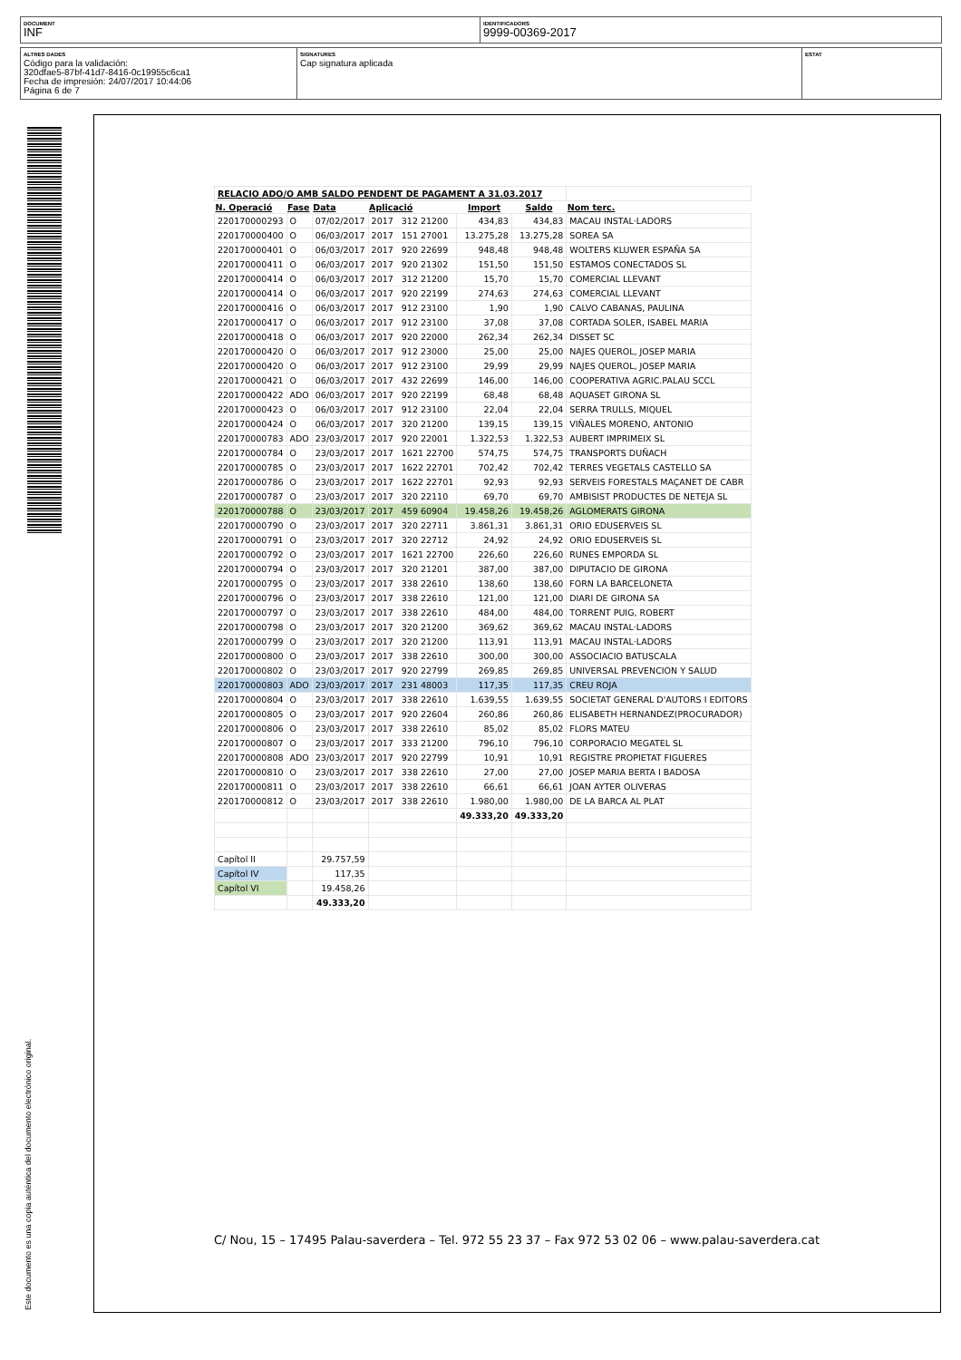DOCUMENT
INF
IDENTIFICADORS
9999-00369-2017
ALTRES DADES
Código para la validación:
320dfae5-87bf-41d7-8416-0c19955c6ca1
Fecha de impresión: 24/07/2017 10:44:06
Página 6 de 7
SIGNATURES
Cap signatura aplicada
ESTAT
Este documento es una copia auténtica del documento electrónico original.
| RELACIO ADO/O AMB SALDO PENDENT DE PAGAMENT A 31.03.2017 | | | | | | |
| N. Operació | Fase | Data | Aplicació | Import | Saldo | Nom terc. |
| 220170000293 | O | 07/02/2017 | 2017 312 21200 | 434,83 | 434,83 | MACAU INSTAL·LADORS |
| 220170000400 | O | 06/03/2017 | 2017 151 27001 | 13.275,28 | 13.275,28 | SOREA SA |
| 220170000401 | O | 06/03/2017 | 2017 920 22699 | 948,48 | 948,48 | WOLTERS KLUWER ESPAÑA SA |
| 220170000411 | O | 06/03/2017 | 2017 920 21302 | 151,50 | 151,50 | ESTAMOS CONECTADOS SL |
| 220170000414 | O | 06/03/2017 | 2017 312 21200 | 15,70 | 15,70 | COMERCIAL LLEVANT |
| 220170000414 | O | 06/03/2017 | 2017 920 22199 | 274,63 | 274,63 | COMERCIAL LLEVANT |
| 220170000416 | O | 06/03/2017 | 2017 912 23100 | 1,90 | 1,90 | CALVO CABANAS, PAULINA |
| 220170000417 | O | 06/03/2017 | 2017 912 23100 | 37,08 | 37,08 | CORTADA SOLER, ISABEL MARIA |
| 220170000418 | O | 06/03/2017 | 2017 920 22000 | 262,34 | 262,34 | DISSET SC |
| 220170000420 | O | 06/03/2017 | 2017 912 23000 | 25,00 | 25,00 | NAJES QUEROL, JOSEP MARIA |
| 220170000420 | O | 06/03/2017 | 2017 912 23100 | 29,99 | 29,99 | NAJES QUEROL, JOSEP MARIA |
| 220170000421 | O | 06/03/2017 | 2017 432 22699 | 146,00 | 146,00 | COOPERATIVA AGRIC.PALAU SCCL |
| 220170000422 | ADO | 06/03/2017 | 2017 920 22199 | 68,48 | 68,48 | AQUASET GIRONA SL |
| 220170000423 | O | 06/03/2017 | 2017 912 23100 | 22,04 | 22,04 | SERRA TRULLS, MIQUEL |
| 220170000424 | O | 06/03/2017 | 2017 320 21200 | 139,15 | 139,15 | VIÑALES MORENO, ANTONIO |
| 220170000783 | ADO | 23/03/2017 | 2017 920 22001 | 1.322,53 | 1.322,53 | AUBERT IMPRIMEIX SL |
| 220170000784 | O | 23/03/2017 | 2017 1621 22700 | 574,75 | 574,75 | TRANSPORTS DUÑACH |
| 220170000785 | O | 23/03/2017 | 2017 1622 22701 | 702,42 | 702,42 | TERRES VEGETALS CASTELLO SA |
| 220170000786 | O | 23/03/2017 | 2017 1622 22701 | 92,93 | 92,93 | SERVEIS FORESTALS MAÇANET DE CABR |
| 220170000787 | O | 23/03/2017 | 2017 320 22110 | 69,70 | 69,70 | AMBISIST PRODUCTES DE NETEJA SL |
| 220170000788 | O | 23/03/2017 | 2017 459 60904 | 19.458,26 | 19.458,26 | AGLOMERATS GIRONA |
| 220170000790 | O | 23/03/2017 | 2017 320 22711 | 3.861,31 | 3.861,31 | ORIO EDUSERVEIS SL |
| 220170000791 | O | 23/03/2017 | 2017 320 22712 | 24,92 | 24,92 | ORIO EDUSERVEIS SL |
| 220170000792 | O | 23/03/2017 | 2017 1621 22700 | 226,60 | 226,60 | RUNES EMPORDA SL |
| 220170000794 | O | 23/03/2017 | 2017 320 21201 | 387,00 | 387,00 | DIPUTACIO DE GIRONA |
| 220170000795 | O | 23/03/2017 | 2017 338 22610 | 138,60 | 138,60 | FORN LA BARCELONETA |
| 220170000796 | O | 23/03/2017 | 2017 338 22610 | 121,00 | 121,00 | DIARI DE GIRONA SA |
| 220170000797 | O | 23/03/2017 | 2017 338 22610 | 484,00 | 484,00 | TORRENT PUIG, ROBERT |
| 220170000798 | O | 23/03/2017 | 2017 320 21200 | 369,62 | 369,62 | MACAU INSTAL·LADORS |
| 220170000799 | O | 23/03/2017 | 2017 320 21200 | 113,91 | 113,91 | MACAU INSTAL·LADORS |
| 220170000800 | O | 23/03/2017 | 2017 338 22610 | 300,00 | 300,00 | ASSOCIACIO BATUSCALA |
| 220170000802 | O | 23/03/2017 | 2017 920 22799 | 269,85 | 269,85 | UNIVERSAL PREVENCION Y SALUD |
| 220170000803 | ADO | 23/03/2017 | 2017 231 48003 | 117,35 | 117,35 | CREU ROJA |
| 220170000804 | O | 23/03/2017 | 2017 338 22610 | 1.639,55 | 1.639,55 | SOCIETAT GENERAL D'AUTORS I EDITORS |
| 220170000805 | O | 23/03/2017 | 2017 920 22604 | 260,86 | 260,86 | ELISABETH HERNANDEZ(PROCURADOR) |
| 220170000806 | O | 23/03/2017 | 2017 338 22610 | 85,02 | 85,02 | FLORS MATEU |
| 220170000807 | O | 23/03/2017 | 2017 333 21200 | 796,10 | 796,10 | CORPORACIO MEGATEL SL |
| 220170000808 | ADO | 23/03/2017 | 2017 920 22799 | 10,91 | 10,91 | REGISTRE PROPIETAT FIGUERES |
| 220170000810 | O | 23/03/2017 | 2017 338 22610 | 27,00 | 27,00 | JOSEP MARIA BERTA I BADOSA |
| 220170000811 | O | 23/03/2017 | 2017 338 22610 | 66,61 | 66,61 | JOAN AYTER OLIVERAS |
| 220170000812 | O | 23/03/2017 | 2017 338 22610 | 1.980,00 | 1.980,00 | DE LA BARCA AL PLAT |
| | | | | 49.333,20 | 49.333,20 | |
| Capítol II | | 29.757,59 | | | | |
| Capítol IV | | 117,35 | | | | |
| Capítol VI | | 19.458,26 | | | | |
| | | 49.333,20 | | | | |
C/ Nou, 15 – 17495 Palau-saverdera – Tel. 972 55 23 37 – Fax 972 53 02 06 – www.palau-saverdera.cat